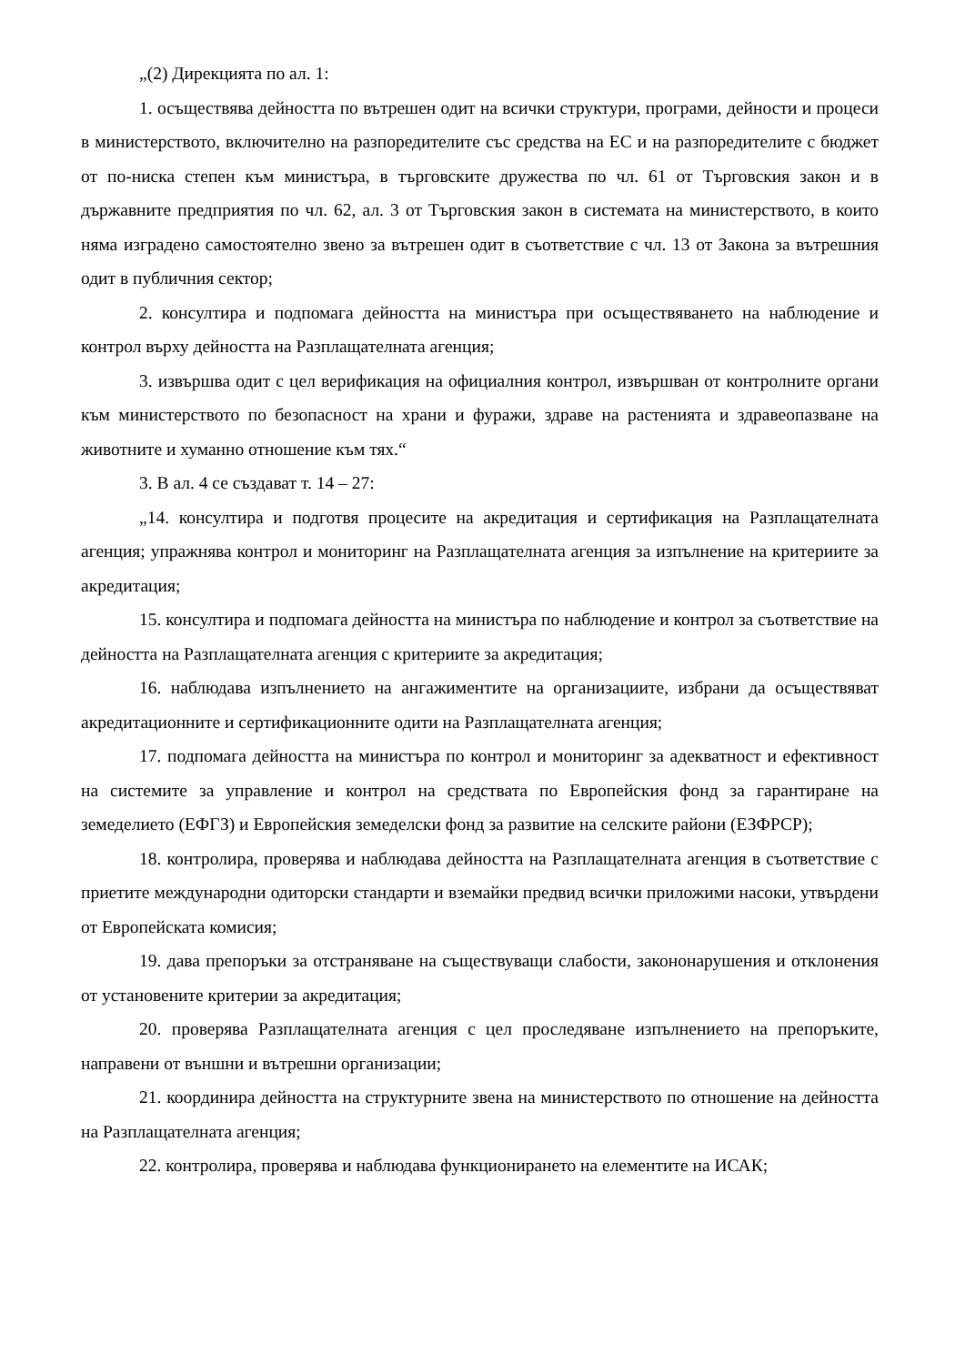„(2) Дирекцията по ал. 1:
1. осъществява дейността по вътрешен одит на всички структури, програми, дейности и процеси в министерството, включително на разпоредителите със средства на ЕС и на разпоредителите с бюджет от по-ниска степен към министъра, в търговските дружества по чл. 61 от Търговския закон и в държавните предприятия по чл. 62, ал. 3 от Търговския закон в системата на министерството, в които няма изградено самостоятелно звено за вътрешен одит в съответствие с чл. 13 от Закона за вътрешния одит в публичния сектор;
2. консултира и подпомага дейността на министъра при осъществяването на наблюдение и контрол върху дейността на Разплащателната агенция;
3. извършва одит с цел верификация на официалния контрол, извършван от контролните органи към министерството по безопасност на храни и фуражи, здраве на растенията и здравеопазване на животните и хуманно отношение към тях.“
3. В ал. 4 се създават т. 14 – 27:
„14. консултира и подготвя процесите на акредитация и сертификация на Разплащателната агенция; упражнява контрол и мониторинг на Разплащателната агенция за изпълнение на критериите за акредитация;
15. консултира и подпомага дейността на министъра по наблюдение и контрол за съответствие на дейността на Разплащателната агенция с критериите за акредитация;
16. наблюдава изпълнението на ангажиментите на организациите, избрани да осъществяват акредитационните и сертификационните одити на Разплащателната агенция;
17. подпомага дейността на министъра по контрол и мониторинг за адекватност и ефективност на системите за управление и контрол на средствата по Европейския фонд за гарантиране на земеделието (ЕФГЗ) и Европейския земеделски фонд за развитие на селските райони (ЕЗФРСР);
18. контролира, проверява и наблюдава дейността на Разплащателната агенция в съответствие с приетите международни одиторски стандарти и вземайки предвид всички приложими насоки, утвърдени от Европейската комисия;
19. дава препоръки за отстраняване на съществуващи слабости, закононарушения и отклонения от установените критерии за акредитация;
20. проверява Разплащателната агенция с цел проследяване изпълнението на препоръките, направени от външни и вътрешни организации;
21. координира дейността на структурните звена на министерството по отношение на дейността на Разплащателната агенция;
22. контролира, проверява и наблюдава функционирането на елементите на ИСАК;